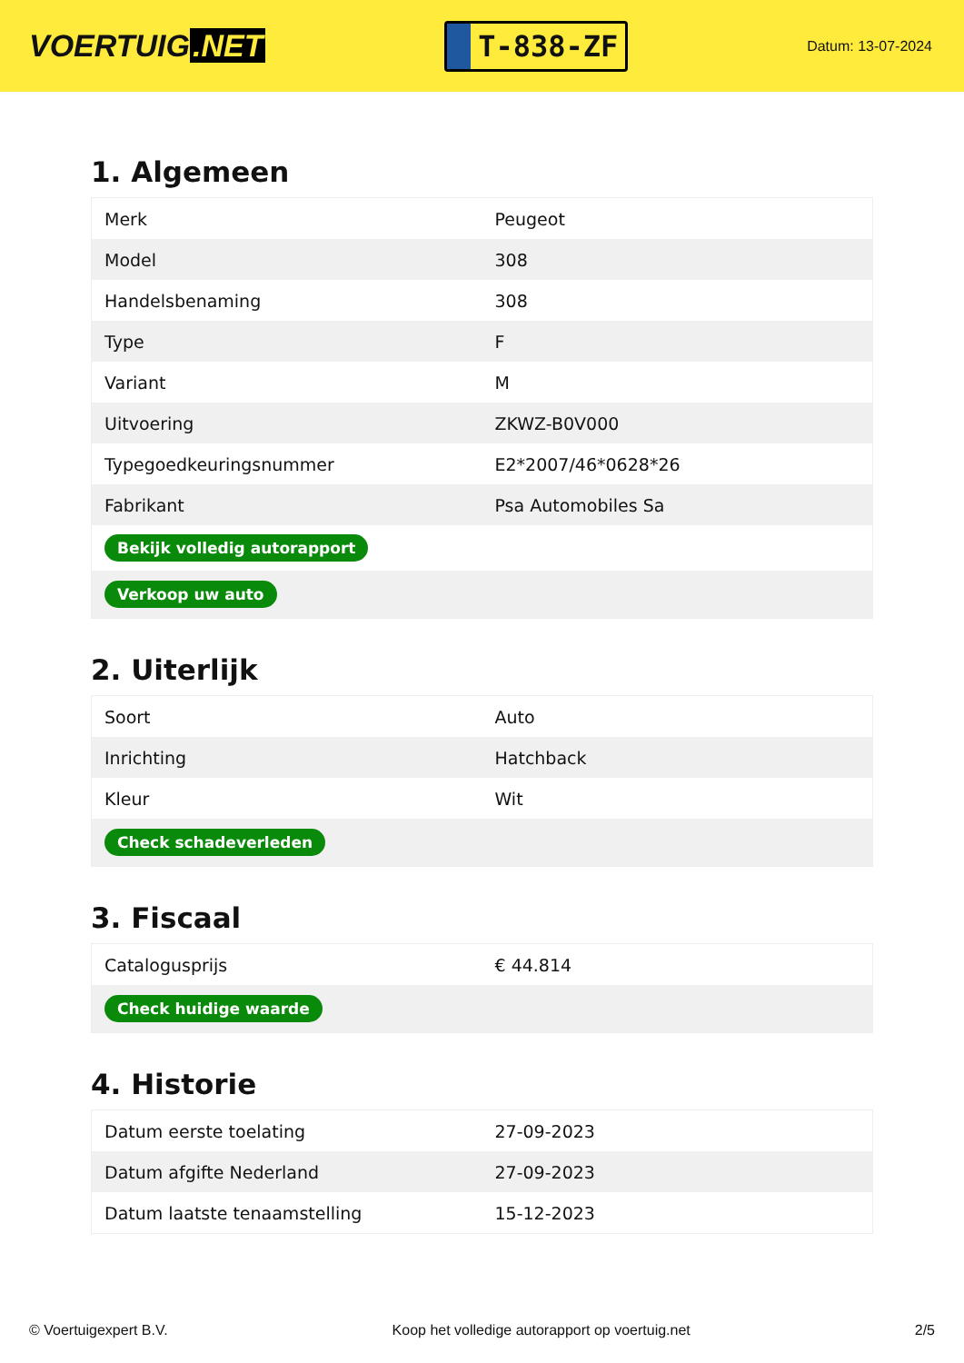VOERTUIG.NET
T-838-ZF
Datum: 13-07-2024
1. Algemeen
| Merk | Peugeot |
| Model | 308 |
| Handelsbenaming | 308 |
| Type | F |
| Variant | M |
| Uitvoering | ZKWZ-B0V000 |
| Typegoedkeuringsnummer | E2*2007/46*0628*26 |
| Fabrikant | Psa Automobiles Sa |
| Bekijk volledig autorapport | |
| Verkoop uw auto | |
2. Uiterlijk
| Soort | Auto |
| Inrichting | Hatchback |
| Kleur | Wit |
| Check schadeverleden | |
3. Fiscaal
| Catalogusprijs | € 44.814 |
| Check huidige waarde | |
4. Historie
| Datum eerste toelating | 27-09-2023 |
| Datum afgifte Nederland | 27-09-2023 |
| Datum laatste tenaamstelling | 15-12-2023 |
© Voertuigexpert B.V. Koop het volledige autorapport op voertuig.net 2/5